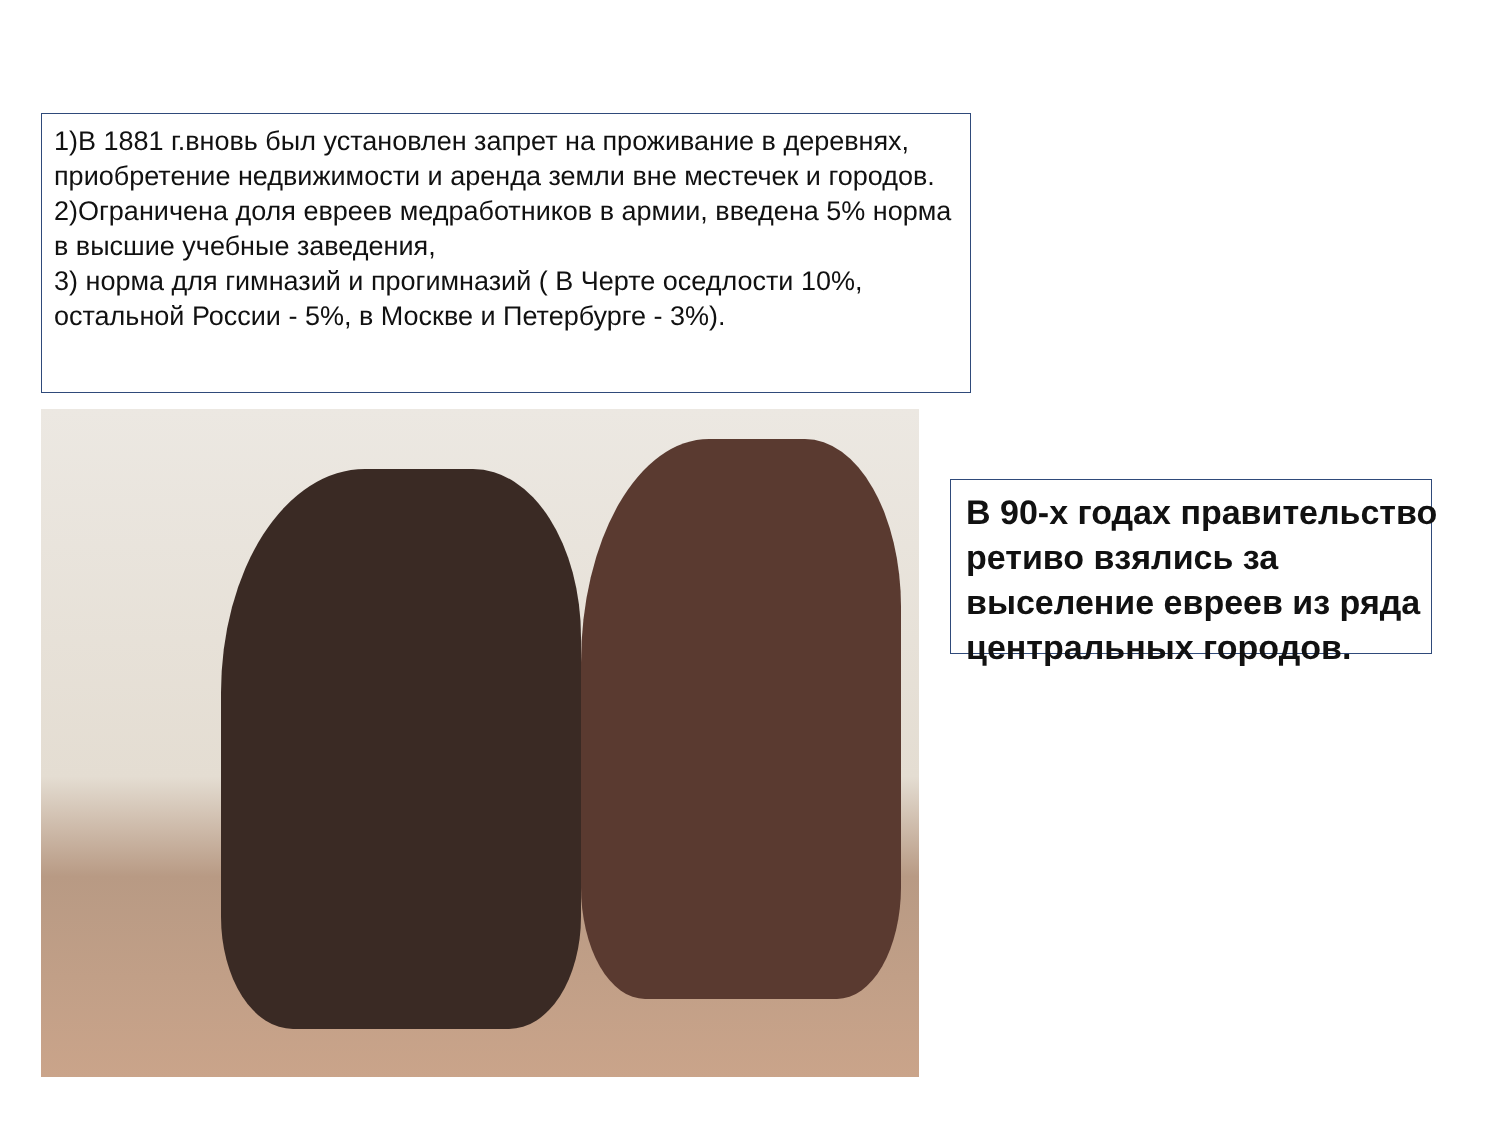1)В 1881 г.вновь был установлен запрет на проживание в деревнях, приобретение недвижимости и аренда земли вне местечек и городов.
2)Ограничена доля евреев медработников в армии, введена 5% норма в высшие учебные заведения,
3) норма для гимназий и прогимназий ( В Черте оседлости 10%, остальной России - 5%, в Москве и Петербурге - 3%).
В 90-х годах правительство ретиво взялись за выселение евреев из ряда центральных городов.